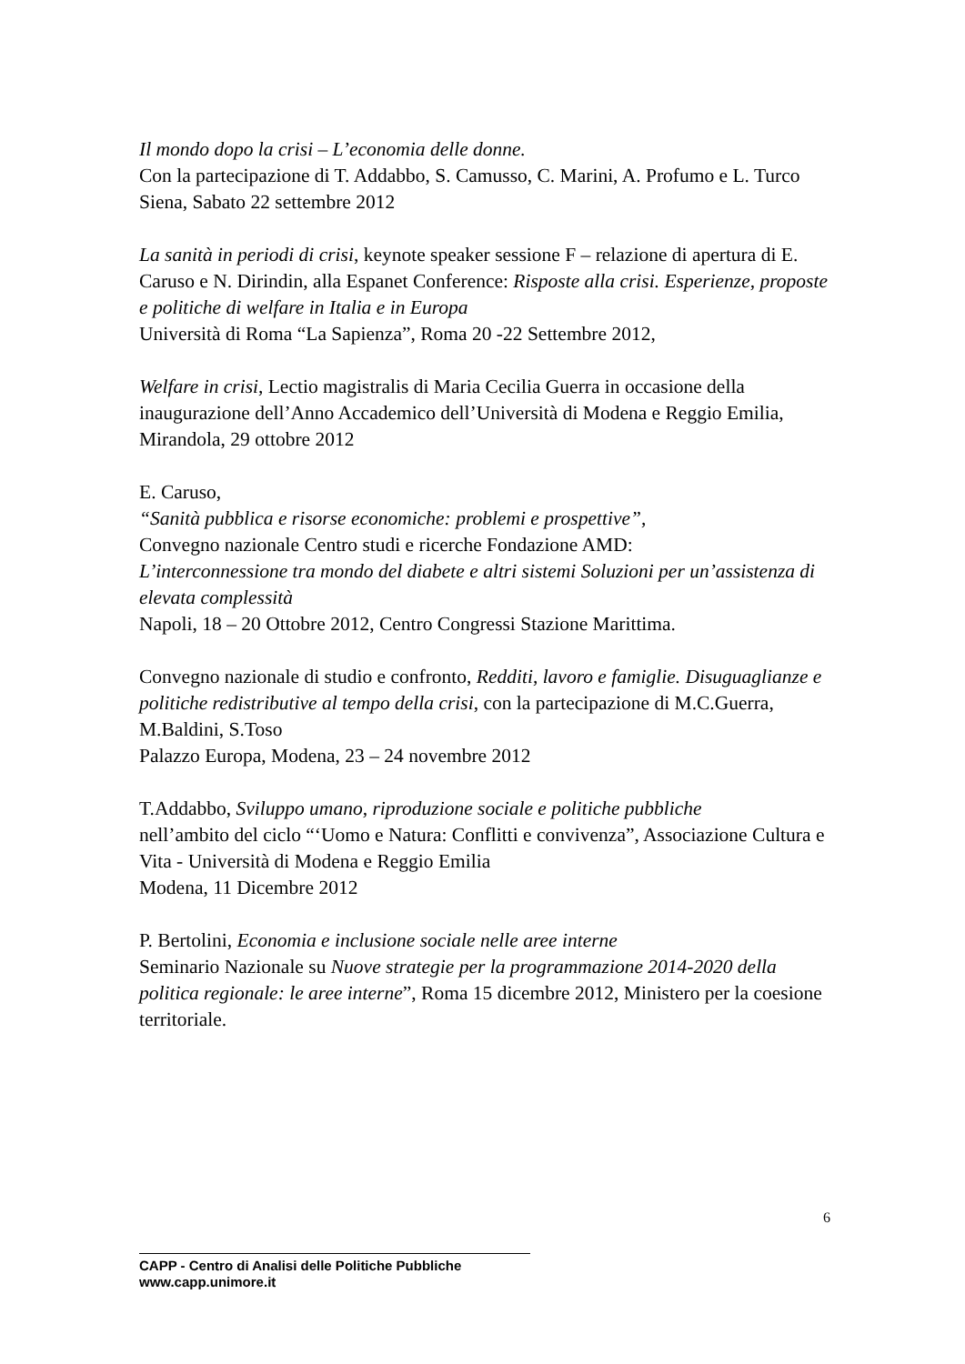Il mondo dopo la crisi – L’economia delle donne.
Con la partecipazione di T. Addabbo, S. Camusso, C. Marini, A. Profumo e L. Turco
Siena, Sabato 22 settembre 2012
La sanità in periodi di crisi, keynote speaker sessione F – relazione di apertura di E. Caruso e N. Dirindin, alla Espanet Conference: Risposte alla crisi. Esperienze, proposte e politiche di welfare in Italia e in Europa
Università di Roma “La Sapienza”, Roma 20 -22 Settembre 2012,
Welfare in crisi, Lectio magistralis di Maria Cecilia Guerra in occasione della inaugurazione dell’Anno Accademico dell’Università di Modena e Reggio Emilia, Mirandola, 29 ottobre 2012
E. Caruso,
“Sanità pubblica e risorse economiche: problemi e prospettive”,
Convegno nazionale Centro studi e ricerche Fondazione AMD:
L’interconnessione tra mondo del diabete e altri sistemi Soluzioni per un’assistenza di elevata complessità
Napoli, 18 – 20 Ottobre 2012, Centro Congressi Stazione Marittima.
Convegno nazionale di studio e confronto, Redditi, lavoro e famiglie. Disuguaglianze e politiche redistributive al tempo della crisi, con la partecipazione di M.C.Guerra, M.Baldini, S.Toso
Palazzo Europa, Modena, 23 – 24 novembre 2012
T.Addabbo, Sviluppo umano, riproduzione sociale e politiche pubbliche
nell’ambito del ciclo “‘Uomo e Natura: Conflitti e convivenza”, Associazione Cultura e Vita - Università di Modena e Reggio Emilia
Modena, 11 Dicembre 2012
P. Bertolini, Economia e inclusione sociale nelle aree interne
Seminario Nazionale su Nuove strategie per la programmazione 2014-2020 della politica regionale: le aree interne”, Roma 15 dicembre 2012, Ministero per la coesione territoriale.
6
CAPP - Centro di Analisi delle Politiche Pubbliche
www.capp.unimore.it